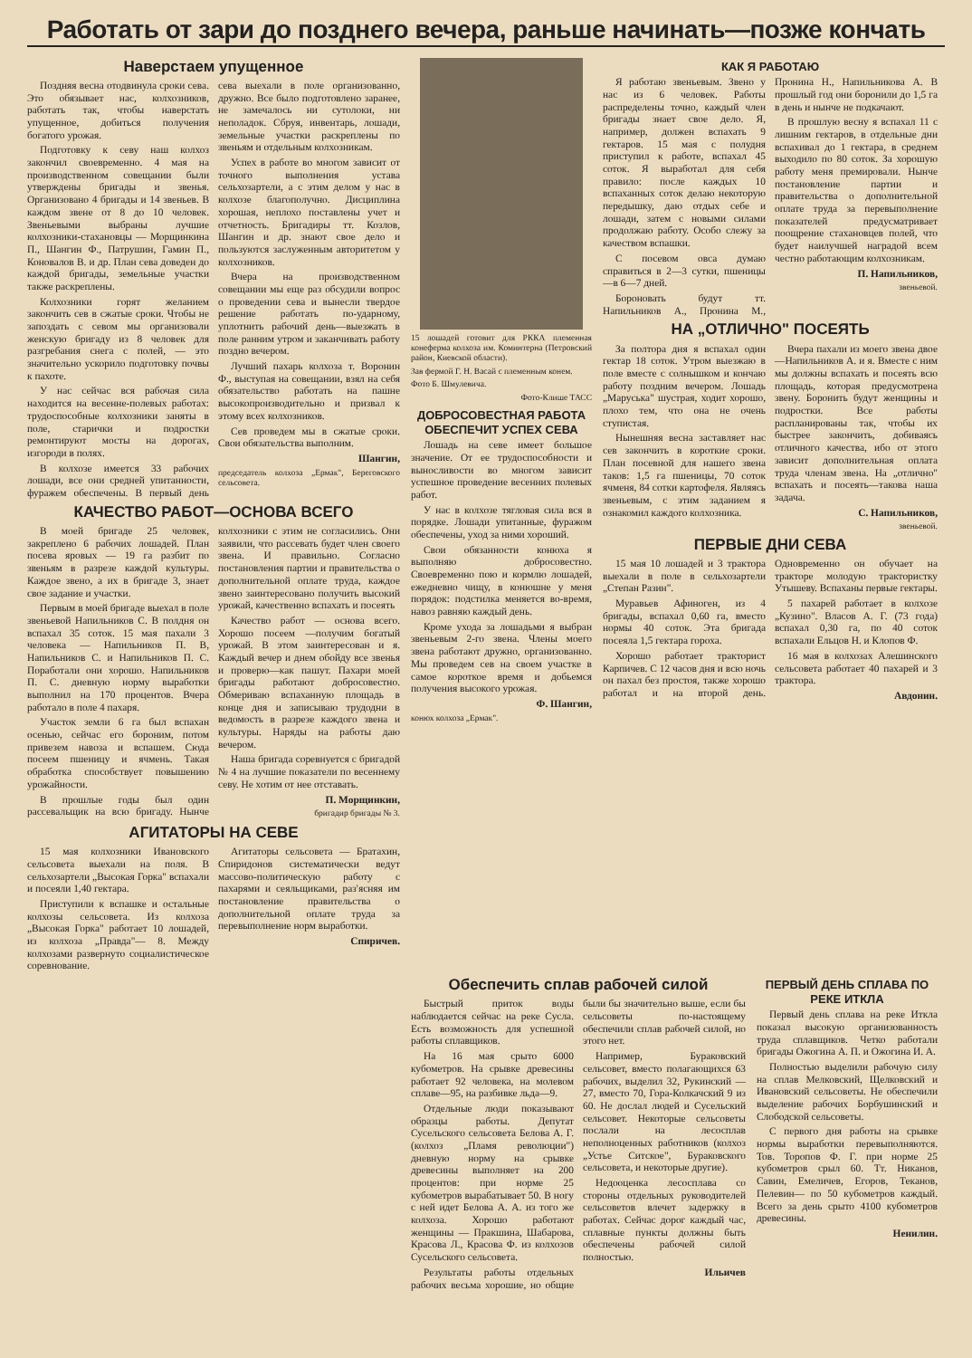Работать от зари до позднего вечера, раньше начинать—позже кончать
Наверстаем упущенное
Поздняя весна отодвинула сроки сева. Это обязывает нас, колхозников, работать так, чтобы наверстать упущенное, добиться получения богатого урожая.
Подготовку к севу наш колхоз закончил своевременно. 4 мая на производственном совещании были утверждены бригады и звенья. Организовано 4 бригады и 14 звеньев. В каждом звене от 8 до 10 человек. Звеньевыми выбраны лучшие колхозники-стахановцы — Морщинкина П., Шангин Ф., Патрушин, Гамин П., Коновалов В. и др. План сева доведен до каждой бригады, земельные участки также раскреплены.
Колхозники горят желанием закончить сев в сжатые сроки. Чтобы не запоздать с севом мы организовали женскую бригаду из 8 человек для разгребания снега с полей, — это значительно ускорило подготовку почвы к пахоте.
У нас сейчас вся рабочая сила находится на весенне-полевых работах: трудоспособные колхозники заняты в поле, старички и подростки ремонтируют мосты на дорогах, изгороди в полях.
В колхозе имеется 33 рабочих лошади, все они средней упитанности, фуражем обеспечены. В первый день сева выехали в поле организованно, дружно. Все было подготовлено заранее, не замечалось ни сутолоки, ни неполадок. Сбруя, инвентарь, лошади, земельные участки раскреплены по звеньям и отдельным колхозникам.
Успех в работе во многом зависит от точного выполнения устава сельхозартели, а с этим делом у нас в колхозе благополучно. Дисциплина хорошая, неплохо поставлены учет и отчетность. Бригадиры тт. Козлов, Шангин и др. знают свое дело и пользуются заслуженным авторитетом у колхозников.
Вчера на производственном совещании мы еще раз обсудили вопрос о проведении сева и вынесли твердое решение работать по-ударному, уплотнить рабочий день—выезжать в поле ранним утром и заканчивать работу поздно вечером.
Лучший пахарь колхоза т. Воронин Ф., выступая на совещании, взял на себя обязательство работать на пашне высокопроизводительно и призвал к этому всех колхозников.
Сев проведем мы в сжатые сроки. Свои обязательства выполним.
Шангин,
председатель колхоза „Ермак", Береговского сельсовета.
КАЧЕСТВО РАБОТ—ОСНОВА ВСЕГО
В моей бригаде 25 человек, закреплено 6 рабочих лошадей. План посева яровых — 19 га разбит по звеньям в разрезе каждой культуры. Каждое звено, а их в бригаде 3, знает свое задание и участки.
Первым в моей бригаде выехал в поле звеньевой Напильников С. В полдня он вспахал 35 соток. 15 мая пахали 3 человека — Напильников П. В, Напильников С. и Напильников П. С. Поработали они хорошо. Напильников П. С. дневную норму выработки выполнил на 170 процентов. Вчера работало в поле 4 пахаря.
Участок земли 6 га был вспахан осенью, сейчас его бороним, потом привезем навоза и вспашем. Сюда посеем пшеницу и ячмень. Такая обработка способствует повышению урожайности.
В прошлые годы был один рассевальщик на всю бригаду. Нынче колхозники с этим не согласились. Они заявили, что рассевать будет член своего звена. И правильно. Согласно постановления партии и правительства о дополнительной оплате труда, каждое звено заинтересовано получить высокий урожай, качественно вспахать и посеять
Качество работ — основа всего. Хорошо посеем —получим богатый урожай. В этом заинтересован и я. Каждый вечер и днем обойду все звенья и проверю—как пашут. Пахари моей бригады работают добросовестно. Обмериваю вспаханную площадь в конце дня и записываю трудодни в ведомость в разрезе каждого звена и культуры. Наряды на работы даю вечером.
Наша бригада соревнуется с бригадой № 4 на лучшие показатели по весеннему севу. Не хотим от нее отставать.
П. Морщинкин,
бригадир бригады № 3.
АГИТАТОРЫ НА СЕВЕ
15 мая колхозники Ивановского сельсовета выехали на поля. В сельхозартели „Высокая Горка" вспахали и посеяли 1,40 гектара.
Приступили к вспашке и остальные колхозы сельсовета. Из колхоза „Высокая Горка" работает 10 лошадей, из колхоза „Правда"— 8. Между колхозами развернуто социалистическое соревнование.
Агитаторы сельсовета — Братахин, Спиридонов систематически ведут массово-политическую работу с пахарями и сеяльщиками, раз'ясняя им постановление правительства о дополнительной оплате труда за перевыполнение норм выработки.
Спиричев.
15 лошадей готовит для РККА племенная конеферма колхоза им. Коминтерна (Петровский район, Киевской области).
Зав фермой Г. Н. Васай с племенным конем.
Фото Б. Шмулевича.
Фото-Клише ТАСС
ДОБРОСОВЕСТНАЯ РАБОТА ОБЕСПЕЧИТ УСПЕХ СЕВА
Лошадь на севе имеет большое значение. От ее трудоспособности и выносливости во многом зависит успешное проведение весенних полевых работ.
У нас в колхозе тягловая сила вся в порядке. Лошади упитанные, фуражом обеспечены, уход за ними хороший.
Свои обязанности конюха я выполняю добросовестно. Своевременно пою и кормлю лошадей, ежедневно чищу, в конюшне у меня порядок: подстилка меняется во-время, навоз равняю каждый день.
Кроме ухода за лошадьми я выбран звеньевым 2-го звена. Члены моего звена работают дружно, организованно. Мы проведем сев на своем участке в самое короткое время и добьемся получения высокого урожая.
Ф. Шангин,
конюх колхоза „Ермак".
КАК Я РАБОТАЮ
Я работаю звеньевым. Звено у нас из 6 человек. Работы распределены точно, каждый член бригады знает свое дело. Я, например, должен вспахать 9 гектаров. 15 мая с полудня приступил к работе, вспахал 45 соток. Я выработал для себя правило: после каждых 10 вспаханных соток делаю некоторую передышку, даю отдых себе и лошади, затем с новыми силами продолжаю работу. Особо слежу за качеством вспашки.
С посевом овса думаю справиться в 2—3 сутки, пшеницы—в 6—7 дней.
Бороновать будут тт. Напильников А., Пронина М., Пронина Н., Напильникова А. В прошлый год они боронили до 1,5 га в день и нынче не подкачают.
В прошлую весну я вспахал 11 с лишним гектаров, в отдельные дни вспахивал до 1 гектара, в среднем выходило по 80 соток. За хорошую работу меня премировали. Нынче постановление партии и правительства о дополнительной оплате труда за перевыполнение показателей предусматривает поощрение стахановцев полей, что будет наилучшей наградой всем честно работающим колхозникам.
П. Напильников,
звеньевой.
НА „ОТЛИЧНО" ПОСЕЯТЬ
За полтора дня я вспахал один гектар 18 соток. Утром выезжаю в поле вместе с солнышком и кончаю работу поздним вечером. Лошадь „Маруська" шустрая, ходит хорошо, плохо тем, что она не очень ступистая.
Нынешняя весна заставляет нас сев закончить в короткие сроки. План посевной для нашего звена таков: 1,5 га пшеницы, 70 соток ячменя, 84 сотки картофеля. Являясь звеньевым, с этим заданием я ознакомил каждого колхозника.
Вчера пахали из моего звена двое—Напильников А. и я. Вместе с ним мы должны вспахать и посеять всю площадь, которая предусмотрена звену. Боронить будут женщины и подростки. Все работы распланированы так, чтобы их быстрее закончить, добиваясь отличного качества, ибо от этого зависит дополнительная оплата труда членам звена. На „отлично" вспахать и посеять—такова наша задача.
С. Напильников,
звеньевой.
ПЕРВЫЕ ДНИ СЕВА
15 мая 10 лошадей и 3 трактора выехали в поле в сельхозартели „Степан Разин".
Муравьев Афиноген, из 4 бригады, вспахал 0,60 га, вместо нормы 40 соток. Эта бригада посеяла 1,5 гектара гороха.
Хорошо работает тракторист Карпичев. С 12 часов дня и всю ночь он пахал без простоя, также хорошо работал и на второй день. Одновременно он обучает на тракторе молодую трактористку Утышеву. Вспаханы первые гектары.
5 пахарей работает в колхозе „Кузино". Власов А. Г. (73 года) вспахал 0,30 га, по 40 соток вспахали Ельцов Н. и Клопов Ф.
16 мая в колхозах Алешинского сельсовета работает 40 пахарей и 3 трактора.
Авдонин.
Обеспечить сплав рабочей силой
Быстрый приток воды наблюдается сейчас на реке Сусла. Есть возможность для успешной работы сплавщиков.
На 16 мая срыто 6000 кубометров. На срывке древесины работает 92 человека, на молевом сплаве—95, на разбивке льда—9.
Отдельные люди показывают образцы работы. Депутат Сусельского сельсовета Белова А. Г. (колхоз „Пламя революции") дневную норму на срывке древесины выполняет на 200 процентов: при норме 25 кубометров вырабатывает 50. В ногу с ней идет Белова А. А. из того же колхоза. Хорошо работают женщины — Пракшина, Шабарова, Красова Л., Красова Ф. из колхозов Сусельского сельсовета.
Результаты работы отдельных рабочих весьма хорошие, но общие были бы значительно выше, если бы сельсоветы по-настоящему обеспечили сплав рабочей силой, но этого нет.
Например, Бураковский сельсовет, вместо полагающихся 63 рабочих, выделил 32, Рукинский — 27, вместо 70, Гора-Колкачский 9 из 60. Не дослал людей и Сусельский сельсовет. Некоторые сельсоветы послали на лесосплав неполноценных работников (колхоз „Устье Ситское", Бураковского сельсовета, и некоторые другие).
Недооценка лесосплава со стороны отдельных руководителей сельсоветов влечет задержку в работах. Сейчас дорог каждый час, сплавные пункты должны быть обеспечены рабочей силой полностью.
Ильичев
ПЕРВЫЙ ДЕНЬ СПЛАВА ПО РЕКЕ ИТКЛА
Первый день сплава на реке Иткла показал высокую организованность труда сплавщиков. Четко работали бригады Ожогина А. П. и Ожогина И. А.
Полностью выделили рабочую силу на сплав Мелковский, Щелковский и Ивановский сельсоветы. Не обеспечили выделение рабочих Борбушинский и Слободской сельсоветы.
С первого дня работы на срывке нормы выработки перевыполняются. Тов. Торопов Ф. Г. при норме 25 кубометров срыл 60. Тт. Никанов, Савин, Емеличев, Егоров, Теканов, Пелевин— по 50 кубометров каждый. Всего за день срыто 4100 кубометров древесины.
Ненилин.